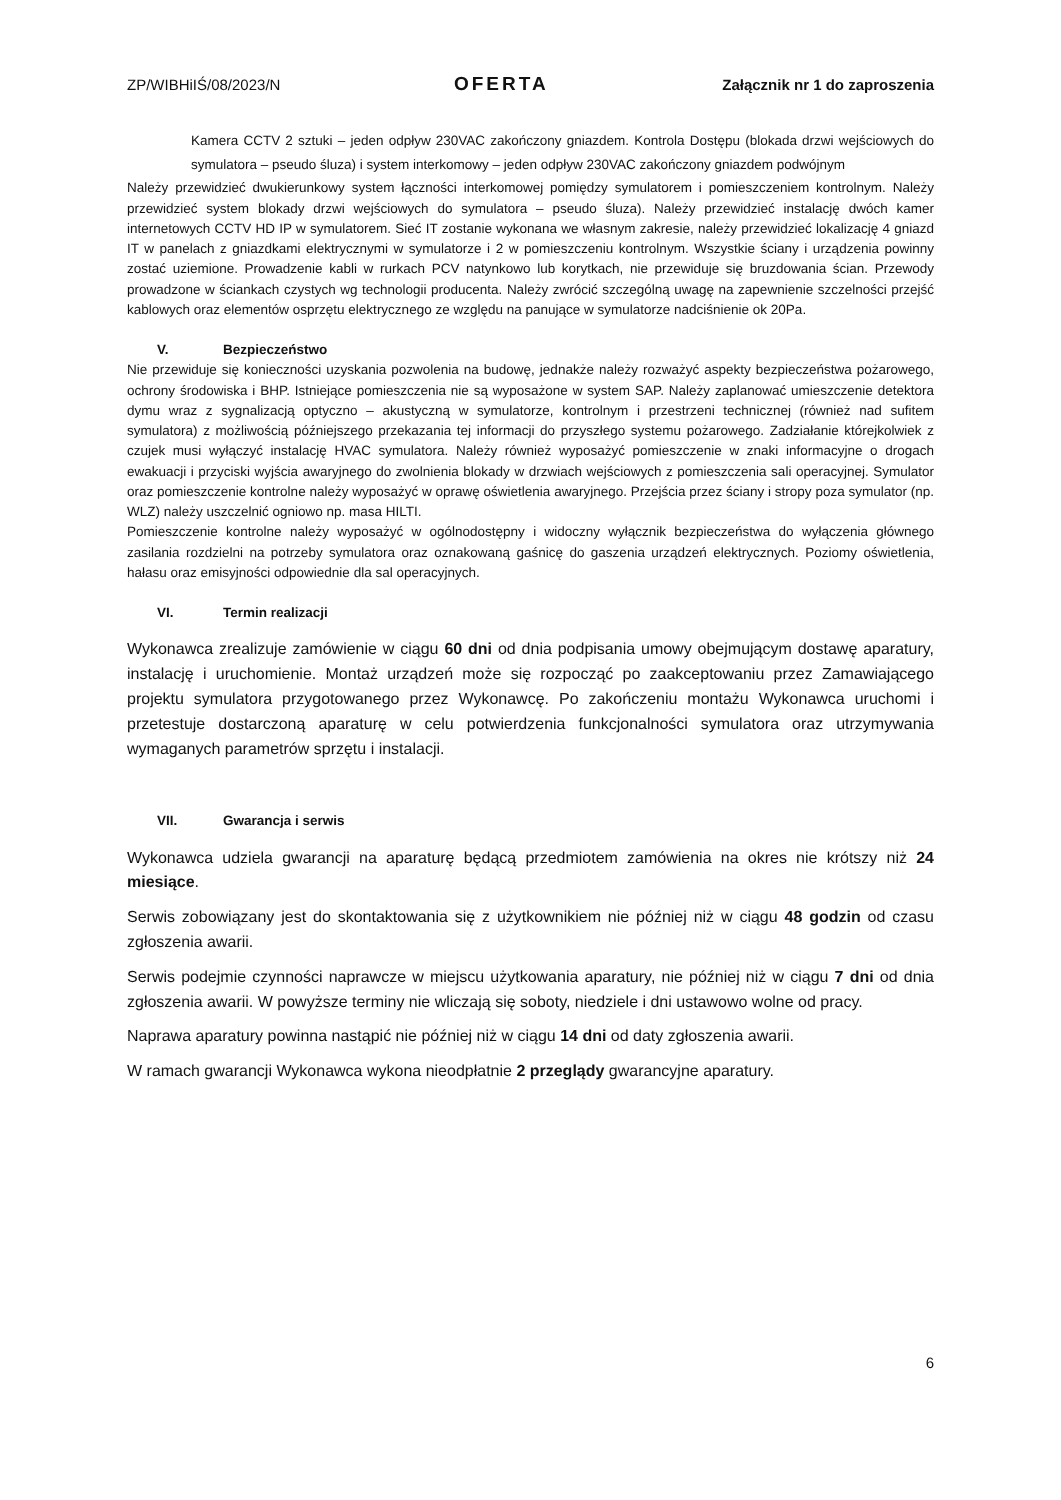ZP/WIBHiIŚ/08/2023/N OFERTA Załącznik nr 1 do zaproszenia
Kamera CCTV 2 sztuki – jeden odpływ 230VAC zakończony gniazdem. Kontrola Dostępu (blokada drzwi wejściowych do symulatora – pseudo śluza) i system interkomowy – jeden odpływ 230VAC zakończony gniazdem podwójnym
Należy przewidzieć dwukierunkowy system łączności interkomowej pomiędzy symulatorem i pomieszczeniem kontrolnym. Należy przewidzieć system blokady drzwi wejściowych do symulatora – pseudo śluza). Należy przewidzieć instalację dwóch kamer internetowych CCTV HD IP w symulatorem. Sieć IT zostanie wykonana we własnym zakresie, należy przewidzieć lokalizację 4 gniazd IT w panelach z gniazdkami elektrycznymi w symulatorze i 2 w pomieszczeniu kontrolnym. Wszystkie ściany i urządzenia powinny zostać uziemione. Prowadzenie kabli w rurkach PCV natynkowo lub korytkach, nie przewiduje się bruzdowania ścian. Przewody prowadzone w ściankach czystych wg technologii producenta. Należy zwrócić szczególną uwagę na zapewnienie szczelności przejść kablowych oraz elementów osprzętu elektrycznego ze względu na panujące w symulatorze nadciśnienie ok 20Pa.
V. Bezpieczeństwo
Nie przewiduje się konieczności uzyskania pozwolenia na budowę, jednakże należy rozważyć aspekty bezpieczeństwa pożarowego, ochrony środowiska i BHP. Istniejące pomieszczenia nie są wyposażone w system SAP. Należy zaplanować umieszczenie detektora dymu wraz z sygnalizacją optyczno – akustyczną w symulatorze, kontrolnym i przestrzeni technicznej (również nad sufitem symulatora) z możliwością późniejszego przekazania tej informacji do przyszłego systemu pożarowego. Zadziałanie którejkolwiek z czujek musi wyłączyć instalację HVAC symulatora. Należy również wyposażyć pomieszczenie w znaki informacyjne o drogach ewakuacji i przyciski wyjścia awaryjnego do zwolnienia blokady w drzwiach wejściowych z pomieszczenia sali operacyjnej. Symulator oraz pomieszczenie kontrolne należy wyposażyć w oprawę oświetlenia awaryjnego. Przejścia przez ściany i stropy poza symulator (np. WLZ) należy uszczelnić ogniowo np. masa HILTI.
Pomieszczenie kontrolne należy wyposażyć w ogólnodostępny i widoczny wyłącznik bezpieczeństwa do wyłączenia głównego zasilania rozdzielni na potrzeby symulatora oraz oznakowaną gaśnicę do gaszenia urządzeń elektrycznych. Poziomy oświetlenia, hałasu oraz emisyjności odpowiednie dla sal operacyjnych.
VI. Termin realizacji
Wykonawca zrealizuje zamówienie w ciągu 60 dni od dnia podpisania umowy obejmującym dostawę aparatury, instalację i uruchomienie. Montaż urządzeń może się rozpocząć po zaakceptowaniu przez Zamawiającego projektu symulatora przygotowanego przez Wykonawcę. Po zakończeniu montażu Wykonawca uruchomi i przetestuje dostarczoną aparaturę w celu potwierdzenia funkcjonalności symulatora oraz utrzymywania wymaganych parametrów sprzętu i instalacji.
VII. Gwarancja i serwis
Wykonawca udziela gwarancji na aparaturę będącą przedmiotem zamówienia na okres nie krótszy niż 24 miesiące.
Serwis zobowiązany jest do skontaktowania się z użytkownikiem nie później niż w ciągu 48 godzin od czasu zgłoszenia awarii.
Serwis podejmie czynności naprawcze w miejscu użytkowania aparatury, nie później niż w ciągu 7 dni od dnia zgłoszenia awarii. W powyższe terminy nie wliczają się soboty, niedziele i dni ustawowo wolne od pracy.
Naprawa aparatury powinna nastąpić nie później niż w ciągu 14 dni od daty zgłoszenia awarii.
W ramach gwarancji Wykonawca wykona nieodpłatnie 2 przeglądy gwarancyjne aparatury.
6